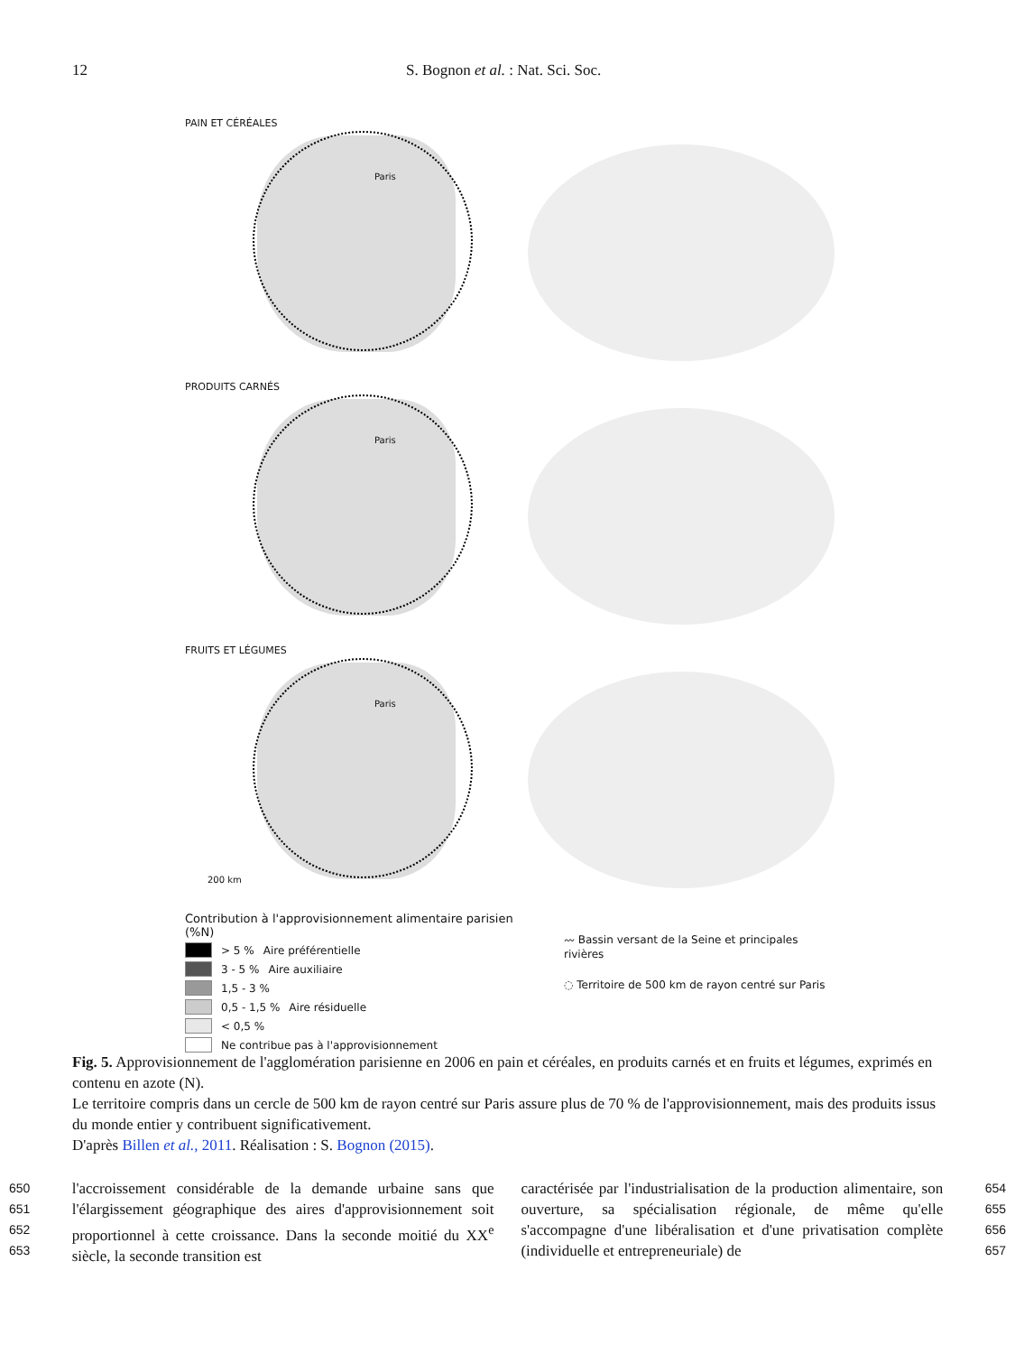12 S. Bognon et al. : Nat. Sci. Soc.
PAIN ET CÉRÉALES
Paris
PRODUITS CARNÉS
Paris
FRUITS ET LÉGUMES
Paris
200 km
Contribution à l'approvisionnement alimentaire parisien (%N)
> 5 % Aire préférentielle
3 - 5 % Aire auxiliaire
1,5 - 3 %
0,5 - 1,5 % Aire résiduelle
< 0,5 %
Ne contribue pas à l'approvisionnement
〰 Bassin versant de la Seine et principales rivières
◌ Territoire de 500 km de rayon centré sur Paris
Fig. 5. Approvisionnement de l'agglomération parisienne en 2006 en pain et céréales, en produits carnés et en fruits et légumes, exprimés en contenu en azote (N).
Le territoire compris dans un cercle de 500 km de rayon centré sur Paris assure plus de 70 % de l'approvisionnement, mais des produits issus du monde entier y contribuent significativement.
D'après Billen et al., 2011. Réalisation : S. Bognon (2015).
650
651
652
653
l'accroissement considérable de la demande urbaine sans que l'élargissement géographique des aires d'approvisionnement soit proportionnel à cette croissance. Dans la seconde moitié du XX<sup>e</sup> siècle, la seconde transition est
caractérisée par l'industrialisation de la production alimentaire, son ouverture, sa spécialisation régionale, de même qu'elle s'accompagne d'une libéralisation et d'une privatisation complète (individuelle et entrepreneuriale) de
654
655
656
657